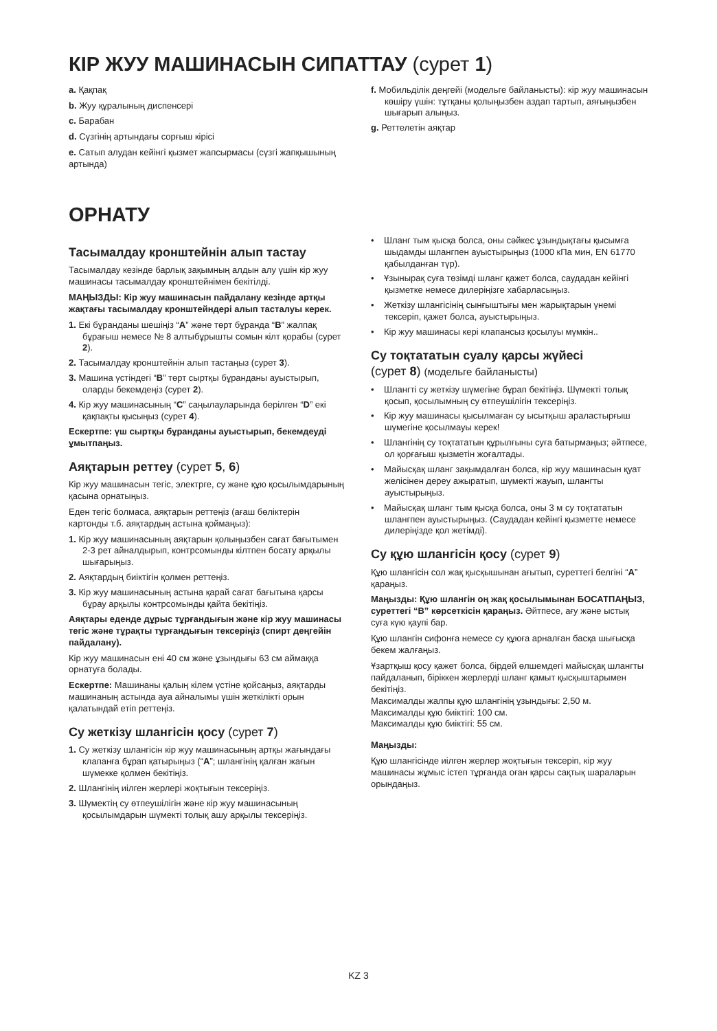КІР ЖУУ МАШИНАСЫН СИПАТТАУ (сурет 1)
a. Қақпақ
b. Жуу құралының диспенсері
c. Барабан
d. Сүзгінің артындағы сорғыш кірісі
e. Сатып алудан кейінгі қызмет жапсырмасы (сүзгі жапқышының артында)
f. Мобильділік деңгейі (модельге байланысты): кір жуу машинасын көшіру үшін: тұтқаны қолыңызбен аздап тартып, аяғыңызбен шығарып алыңыз.
g. Реттелетін аяқтар
ОРНАТУ
Тасымалдау кронштейнін алып тастау
Тасымалдау кезінде барлық зақымның алдын алу үшін кір жуу машинасы тасымалдау кронштейнімен бекітілді.
МАҢЫЗДЫ: Кір жуу машинасын пайдалану кезінде артқы жақтағы тасымалдау кронштейндері алып тасталуы керек.
1. Екі бұранданы шешіңіз “A” және төрт бұранда “B” жалпақ бұрағыш немесе № 8 алтыбұрышты сомын кілт қорабы (сурет 2).
2. Тасымалдау кронштейнін алып тастаңыз (сурет 3).
3. Машина үстіндегі “B” төрт сыртқы бұранданы ауыстырып, оларды бекемдеңіз (сурет 2).
4. Кір жуу машинасының “C” саңылауларында берілген “D” екі қақпақты қысыңыз (сурет 4).
Ескертпе: үш сыртқы бұранданы ауыстырып, бекемдеуді ұмытпаңыз.
Аяқтарын реттеу (сурет 5, 6)
Кір жуу машинасын тегіс, электрге, су және құю қосылымдарының қасына орнатыңыз.
Еден тегіс болмаса, аяқтарын реттеңіз (ағаш бөліктерін
картонды т.б. аяқтардың астына қоймаңыз):
1. Кір жуу машинасының аяқтарын қолыңызбен сағат бағытымен 2-3 рет айналдырып, контрсомынды кілтпен босату арқылы шығарыңыз.
2. Аяқтардың биіктігін қолмен реттеңіз.
3. Кір жуу машинасының астына қарай сағат бағытына қарсы бұрау арқылы контрсомынды қайта бекітіңіз.
Аяқтары еденде дұрыс тұрғандығын және кір жуу машинасы тегіс және тұрақты тұрғандығын тексеріңіз (спирт деңгейін пайдалану).
Кір жуу машинасын ені 40 см және ұзындығы 63 см аймаққа орнатуға болады.
Ескертпе: Машинаны қалың кілем үстіне қойсаңыз, аяқтарды машинаның астында ауа айналымы үшін жеткілікті орын қалатындай етіп реттеңіз.
Су жеткізу шлангісін қосу (сурет 7)
1. Су жеткізу шлангісін кір жуу машинасының артқы жағындағы клапанға бұрап қатырыңыз (“A”; шлангінің қалған жағын шүмекке қолмен бекітіңіз.
2. Шлангінің иілген жерлері жоқтығын тексеріңіз.
3. Шүмектің су өтпеушілігін және кір жуу машинасының қосылымдарын шүмекті толық ашу арқылы тексеріңіз.
• Шланг тым қысқа болса, оны сәйкес ұзындықтағы қысымға шыдамды шлангпен ауыстырыңыз (1000 кПа мин, EN 61770 қабылданған түр).
• Ұзынырақ суға төзімді шланг қажет болса, саудадан кейінгі қызметке немесе дилеріңізге хабарласыңыз.
• Жеткізу шлангісінің сынғыштығы мен жарықтарын үнемі тексеріп, қажет болса, ауыстырыңыз.
• Кір жуу машинасы кері клапансыз қосылуы мүмкін..
Су тоқтататын суалу қарсы жүйесі
(сурет 8) (модельге байланысты)
• Шлангті су жеткізу шүмегіне бұрап бекітіңіз. Шүмекті толық қосып, қосылымның су өтпеушілігін тексеріңіз.
• Кір жуу машинасы қысылмаған су ысытқыш араластырғыш шүмегіне қосылмауы керек!
• Шлангінің су тоқтататын құрылғыны суға батырмаңыз; әйтпесе, ол қорғағыш қызметін жоғалтады.
• Майысқақ шланг зақымдалған болса, кір жуу машинасын қуат желісінен дереу ажыратып, шүмекті жауып, шлангты ауыстырыңыз.
• Майысқақ шланг тым қысқа болса, оны 3 м су тоқтататын шлангпен ауыстырыңыз. (Саудадан кейінгі қызметте немесе дилеріңізде қол жетімді).
Су құю шлангісін қосу (сурет 9)
Құю шлангісін сол жақ қысқышынан ағытып, суреттегі белгіні “A” қараңыз.
Маңызды: Құю шлангін оң жақ қосылымынан БОСАТПАҢЫЗ, суреттегі “B” көрсеткісін қараңыз. Әйтпесе, ағу және ыстық суға күю қаупі бар.
Құю шлангін сифонға немесе су құюға арналған басқа шығысқа бекем жалғаңыз.
Ұзартқыш қосу қажет болса, бірдей өлшемдегі майысқақ шлангты пайдаланып, біріккен жерлерді шланг қамыт қысқыштарымен бекітіңіз.
Максималды жалпы құю шлангінің ұзындығы: 2,50 м.
Максималды құю биіктігі: 100 см.
Максималды құю биіктігі: 55 см.
Маңызды:
Құю шлангісінде иілген жерлер жоқтығын тексеріп, кір жуу машинасы жұмыс істеп тұрғанда оған қарсы сақтық шараларын орындаңыз.
KZ 3